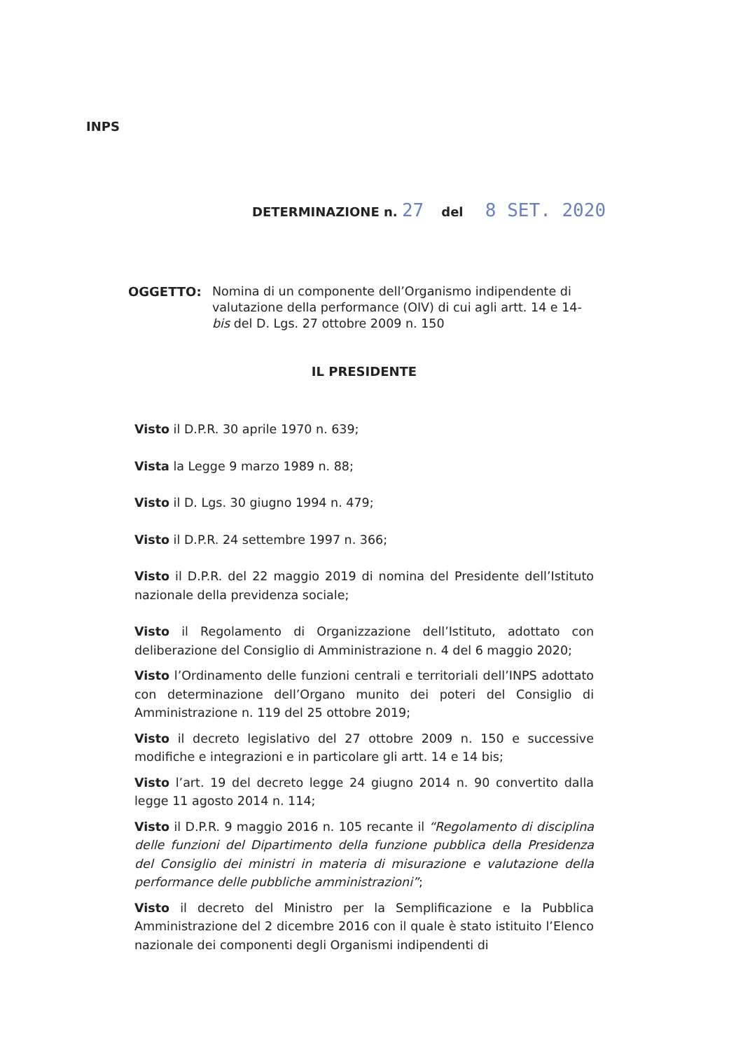INPS
DETERMINAZIONE n. 27 del 8 SET. 2020
OGGETTO: Nomina di un componente dell’Organismo indipendente di valutazione della performance (OIV) di cui agli artt. 14 e 14-bis del D. Lgs. 27 ottobre 2009 n. 150
IL PRESIDENTE
Visto il D.P.R. 30 aprile 1970 n. 639;
Vista la Legge 9 marzo 1989 n. 88;
Visto il D. Lgs. 30 giugno 1994 n. 479;
Visto il D.P.R. 24 settembre 1997 n. 366;
Visto il D.P.R. del 22 maggio 2019 di nomina del Presidente dell’Istituto nazionale della previdenza sociale;
Visto il Regolamento di Organizzazione dell’Istituto, adottato con deliberazione del Consiglio di Amministrazione n. 4 del 6 maggio 2020;
Visto l’Ordinamento delle funzioni centrali e territoriali dell’INPS adottato con determinazione dell’Organo munito dei poteri del Consiglio di Amministrazione n. 119 del 25 ottobre 2019;
Visto il decreto legislativo del 27 ottobre 2009 n. 150 e successive modifiche e integrazioni e in particolare gli artt. 14 e 14 bis;
Visto l’art. 19 del decreto legge 24 giugno 2014 n. 90 convertito dalla legge 11 agosto 2014 n. 114;
Visto il D.P.R. 9 maggio 2016 n. 105 recante il “Regolamento di disciplina delle funzioni del Dipartimento della funzione pubblica della Presidenza del Consiglio dei ministri in materia di misurazione e valutazione della performance delle pubbliche amministrazioni”;
Visto il decreto del Ministro per la Semplificazione e la Pubblica Amministrazione del 2 dicembre 2016 con il quale è stato istituito l’Elenco nazionale dei componenti degli Organismi indipendenti di